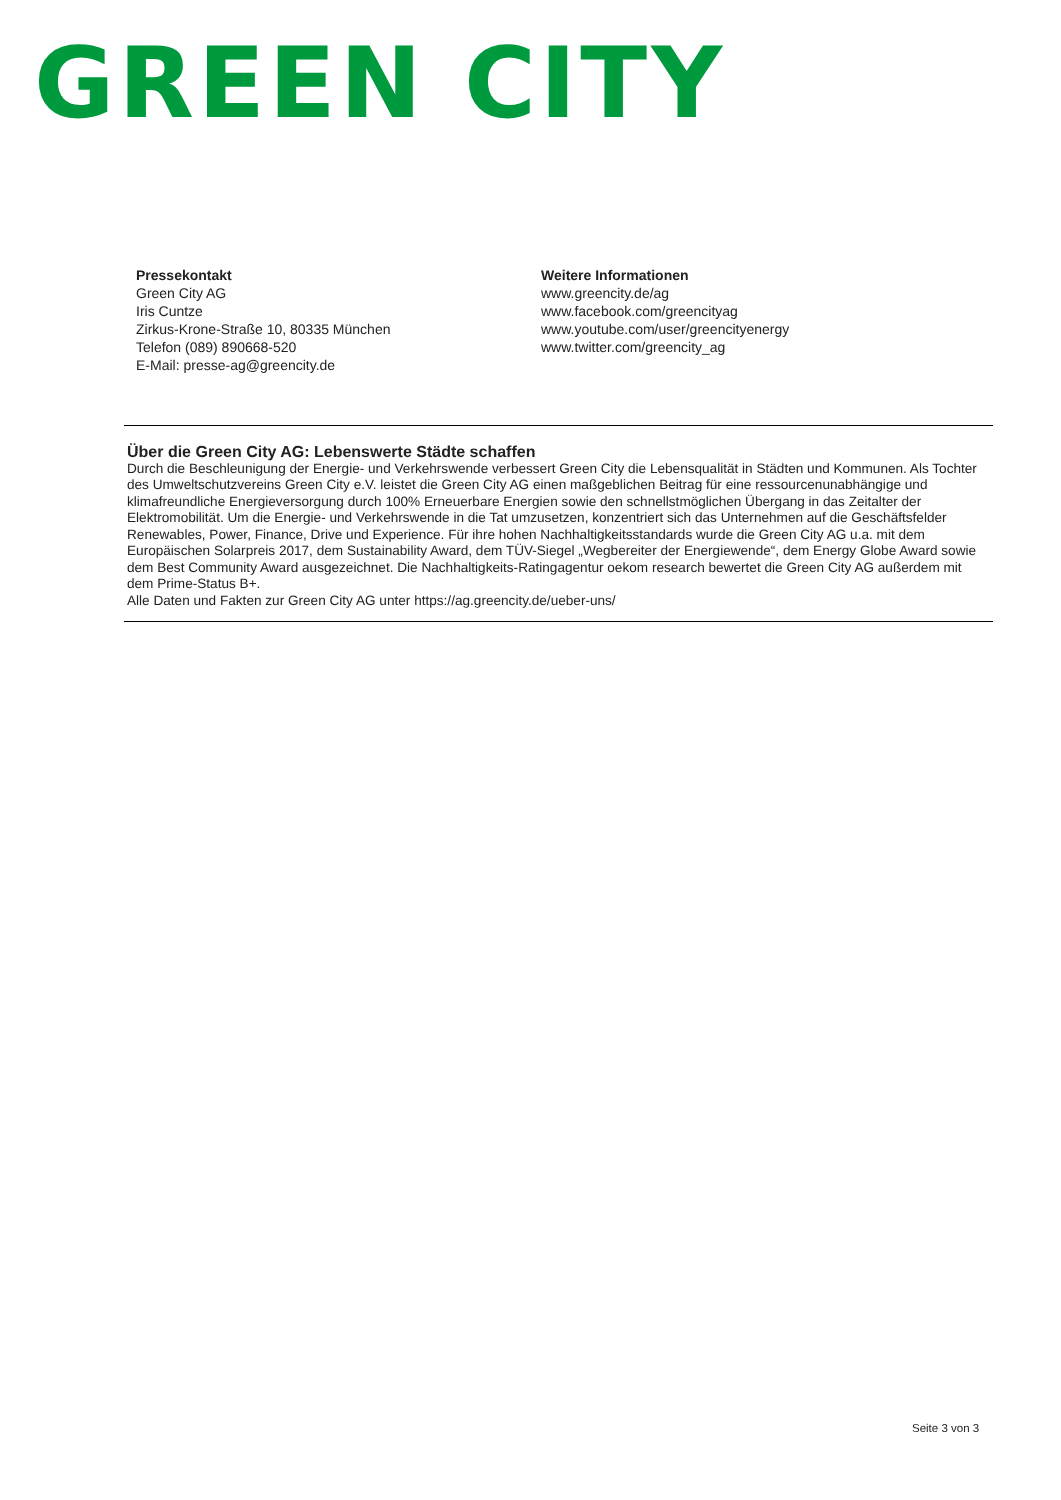GREEN CITY
Pressekontakt
Green City AG
Iris Cuntze
Zirkus-Krone-Straße 10, 80335 München
Telefon (089) 890668-520
E-Mail: presse-ag@greencity.de
Weitere Informationen
www.greencity.de/ag
www.facebook.com/greencityag
www.youtube.com/user/greencityenergy
www.twitter.com/greencity_ag
Über die Green City AG: Lebenswerte Städte schaffen
Durch die Beschleunigung der Energie- und Verkehrswende verbessert Green City die Lebensqualität in Städten und Kommunen. Als Tochter des Umweltschutzvereins Green City e.V. leistet die Green City AG einen maßgeblichen Beitrag für eine ressourcenunabhängige und klimafreundliche Energieversorgung durch 100% Erneuerbare Energien sowie den schnellstmöglichen Übergang in das Zeitalter der Elektromobilität. Um die Energie- und Verkehrswende in die Tat umzusetzen, konzentriert sich das Unternehmen auf die Geschäftsfelder Renewables, Power, Finance, Drive und Experience. Für ihre hohen Nachhaltigkeitsstandards wurde die Green City AG u.a. mit dem Europäischen Solarpreis 2017, dem Sustainability Award, dem TÜV-Siegel „Wegbereiter der Energiewende“, dem Energy Globe Award sowie dem Best Community Award ausgezeichnet. Die Nachhaltigkeits-Ratingagentur oekom research bewertet die Green City AG außerdem mit dem Prime-Status B+.
Alle Daten und Fakten zur Green City AG unter https://ag.greencity.de/ueber-uns/
Seite 3 von 3